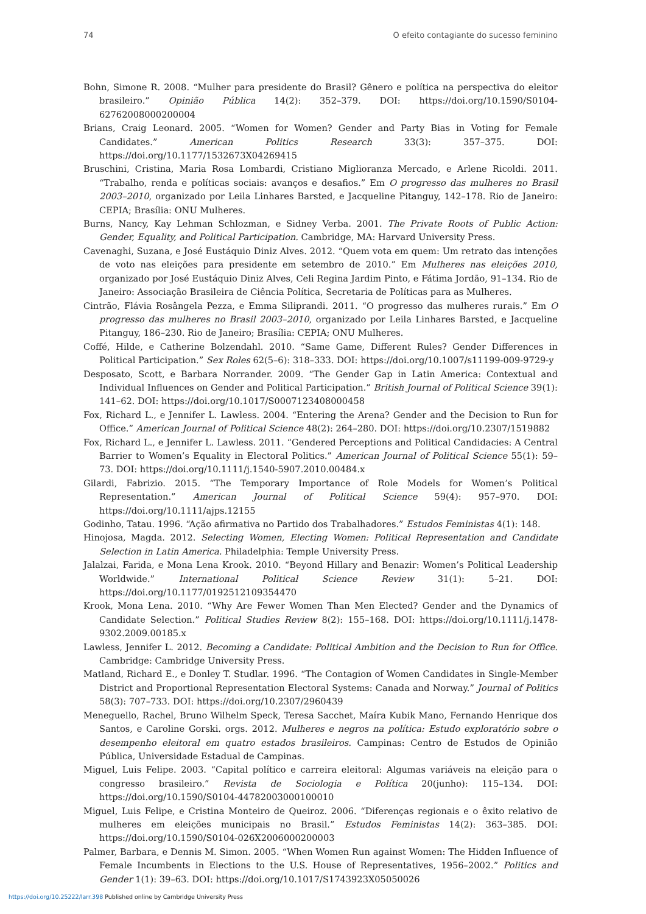74 O efeito contagiante do sucesso feminino
Bohn, Simone R. 2008. “Mulher para presidente do Brasil? Gênero e política na perspectiva do eleitor brasileiro.” Opinião Pública 14(2): 352–379. DOI: https://doi.org/10.1590/S0104-62762008000200004
Brians, Craig Leonard. 2005. “Women for Women? Gender and Party Bias in Voting for Female Candidates.” American Politics Research 33(3): 357–375. DOI: https://doi.org/10.1177/1532673X04269415
Bruschini, Cristina, Maria Rosa Lombardi, Cristiano Miglioranza Mercado, e Arlene Ricoldi. 2011. “Trabalho, renda e políticas sociais: avanços e desafios.” Em O progresso das mulheres no Brasil 2003–2010, organizado por Leila Linhares Barsted, e Jacqueline Pitanguy, 142–178. Rio de Janeiro: CEPIA; Brasília: ONU Mulheres.
Burns, Nancy, Kay Lehman Schlozman, e Sidney Verba. 2001. The Private Roots of Public Action: Gender, Equality, and Political Participation. Cambridge, MA: Harvard University Press.
Cavenaghi, Suzana, e José Eustáquio Diniz Alves. 2012. “Quem vota em quem: Um retrato das intenções de voto nas eleições para presidente em setembro de 2010.” Em Mulheres nas eleições 2010, organizado por José Eustáquio Diniz Alves, Celi Regina Jardim Pinto, e Fátima Jordão, 91–134. Rio de Janeiro: Associação Brasileira de Ciência Política, Secretaria de Políticas para as Mulheres.
Cintrão, Flávia Rosângela Pezza, e Emma Siliprandi. 2011. “O progresso das mulheres rurais.” Em O progresso das mulheres no Brasil 2003–2010, organizado por Leila Linhares Barsted, e Jacqueline Pitanguy, 186–230. Rio de Janeiro; Brasília: CEPIA; ONU Mulheres.
Coffé, Hilde, e Catherine Bolzendahl. 2010. “Same Game, Different Rules? Gender Differences in Political Participation.” Sex Roles 62(5–6): 318–333. DOI: https://doi.org/10.1007/s11199-009-9729-y
Desposato, Scott, e Barbara Norrander. 2009. “The Gender Gap in Latin America: Contextual and Individual Influences on Gender and Political Participation.” British Journal of Political Science 39(1): 141–62. DOI: https://doi.org/10.1017/S0007123408000458
Fox, Richard L., e Jennifer L. Lawless. 2004. “Entering the Arena? Gender and the Decision to Run for Office.” American Journal of Political Science 48(2): 264–280. DOI: https://doi.org/10.2307/1519882
Fox, Richard L., e Jennifer L. Lawless. 2011. “Gendered Perceptions and Political Candidacies: A Central Barrier to Women’s Equality in Electoral Politics.” American Journal of Political Science 55(1): 59–73. DOI: https://doi.org/10.1111/j.1540-5907.2010.00484.x
Gilardi, Fabrizio. 2015. “The Temporary Importance of Role Models for Women’s Political Representation.” American Journal of Political Science 59(4): 957–970. DOI: https://doi.org/10.1111/ajps.12155
Godinho, Tatau. 1996. “Ação afirmativa no Partido dos Trabalhadores.” Estudos Feministas 4(1): 148.
Hinojosa, Magda. 2012. Selecting Women, Electing Women: Political Representation and Candidate Selection in Latin America. Philadelphia: Temple University Press.
Jalalzai, Farida, e Mona Lena Krook. 2010. “Beyond Hillary and Benazir: Women’s Political Leadership Worldwide.” International Political Science Review 31(1): 5–21. DOI: https://doi.org/10.1177/0192512109354470
Krook, Mona Lena. 2010. “Why Are Fewer Women Than Men Elected? Gender and the Dynamics of Candidate Selection.” Political Studies Review 8(2): 155–168. DOI: https://doi.org/10.1111/j.1478-9302.2009.00185.x
Lawless, Jennifer L. 2012. Becoming a Candidate: Political Ambition and the Decision to Run for Office. Cambridge: Cambridge University Press.
Matland, Richard E., e Donley T. Studlar. 1996. “The Contagion of Women Candidates in Single-Member District and Proportional Representation Electoral Systems: Canada and Norway.” Journal of Politics 58(3): 707–733. DOI: https://doi.org/10.2307/2960439
Meneguello, Rachel, Bruno Wilhelm Speck, Teresa Sacchet, Maíra Kubik Mano, Fernando Henrique dos Santos, e Caroline Gorski. orgs. 2012. Mulheres e negros na política: Estudo exploratório sobre o desempenho eleitoral em quatro estados brasileiros. Campinas: Centro de Estudos de Opinião Pública, Universidade Estadual de Campinas.
Miguel, Luis Felipe. 2003. “Capital político e carreira eleitoral: Algumas variáveis na eleição para o congresso brasileiro.” Revista de Sociologia e Política 20(junho): 115–134. DOI: https://doi.org/10.1590/S0104-44782003000100010
Miguel, Luis Felipe, e Cristina Monteiro de Queiroz. 2006. “Diferenças regionais e o êxito relativo de mulheres em eleições municipais no Brasil.” Estudos Feministas 14(2): 363–385. DOI: https://doi.org/10.1590/S0104-026X2006000200003
Palmer, Barbara, e Dennis M. Simon. 2005. “When Women Run against Women: The Hidden Influence of Female Incumbents in Elections to the U.S. House of Representatives, 1956–2002.” Politics and Gender 1(1): 39–63. DOI: https://doi.org/10.1017/S1743923X05050026
https://doi.org/10.25222/larr.398 Published online by Cambridge University Press